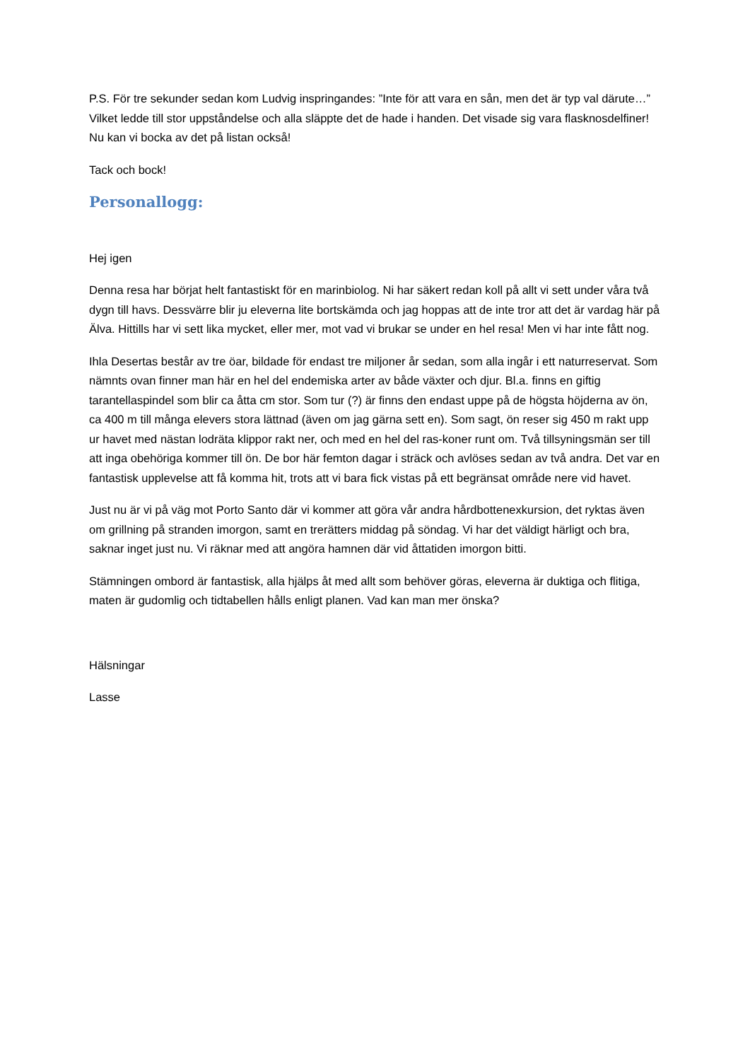P.S. För tre sekunder sedan kom Ludvig inspringandes: ”Inte för att vara en sån, men det är typ val därute…” Vilket ledde till stor uppståndelse och alla släppte det de hade i handen. Det visade sig vara flasknosdelfiner! Nu kan vi bocka av det på listan också!
Tack och bock!
Personallogg:
Hej igen
Denna resa har börjat helt fantastiskt för en marinbiolog. Ni har säkert redan koll på allt vi sett under våra två dygn till havs. Dessvärre blir ju eleverna lite bortskämda och jag hoppas att de inte tror att det är vardag här på Älva. Hittills har vi sett lika mycket, eller mer, mot vad vi brukar se under en hel resa! Men vi har inte fått nog.
Ihla Desertas består av tre öar, bildade för endast tre miljoner år sedan, som alla ingår i ett naturreservat. Som nämnts ovan finner man här en hel del endemiska arter av både växter och djur. Bl.a. finns en giftig tarantellaspindel som blir ca åtta cm stor. Som tur (?) är finns den endast uppe på de högsta höjderna av ön, ca 400 m till många elevers stora lättnad (även om jag gärna sett en). Som sagt, ön reser sig 450 m rakt upp ur havet med nästan lodräta klippor rakt ner, och med en hel del ras-koner runt om. Två tillsyningsmän ser till att inga obehöriga kommer till ön. De bor här femton dagar i sträck och avlöses sedan av två andra. Det var en fantastisk upplevelse att få komma hit, trots att vi bara fick vistas på ett begränsat område nere vid havet.
Just nu är vi på väg mot Porto Santo där vi kommer att göra vår andra hårdbottenexkursion, det ryktas även om grillning på stranden imorgon, samt en trerätters middag på söndag. Vi har det väldigt härligt och bra, saknar inget just nu. Vi räknar med att angöra hamnen där vid åttatiden imorgon bitti.
Stämningen ombord är fantastisk, alla hjälps åt med allt som behöver göras, eleverna är duktiga och flitiga, maten är gudomlig och tidtabellen hålls enligt planen. Vad kan man mer önska?
Hälsningar
Lasse